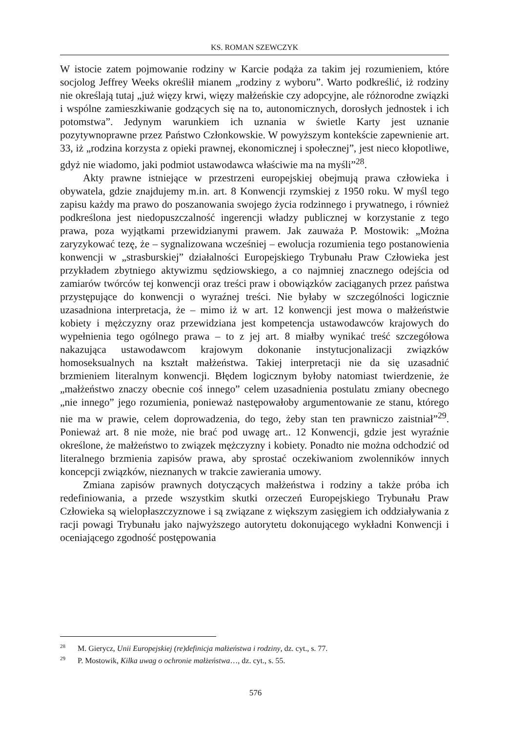KS. ROMAN SZEWCZYK
W istocie zatem pojmowanie rodziny w Karcie podąża za takim jej rozumieniem, które socjolog Jeffrey Weeks określił mianem „rodziny z wyboru”. Warto podkreślić, iż rodziny nie określają tutaj „już więzy krwi, więzy małżeńskie czy adopcyjne, ale różnorodne związki i wspólne zamieszkiwanie godzących się na to, autonomicznych, dorosłych jednostek i ich potomstwa”. Jedynym warunkiem ich uznania w świetle Karty jest uznanie pozytywnoprawne przez Państwo Członkowskie. W powyższym kontekście zapewnienie art. 33, iż „rodzina korzysta z opieki prawnej, ekonomicznej i społecznej”, jest nieco kłopotliwe, gdyż nie wiadomo, jaki podmiot ustawodawca właściwie ma na myśli”<sup>28</sup>.
Akty prawne istniejące w przestrzeni europejskiej obejmują prawa człowieka i obywatela, gdzie znajdujemy m.in. art. 8 Konwencji rzymskiej z 1950 roku. W myśl tego zapisu każdy ma prawo do poszanowania swojego życia rodzinnego i prywatnego, i również podkreślona jest niedopuszczalność ingerencji władzy publicznej w korzystanie z tego prawa, poza wyjątkami przewidzianymi prawem. Jak zauważa P. Mostowik: „Można zaryzykować tezę, że – sygnalizowana wcześniej – ewolucja rozumienia tego postanowienia konwencji w „strasburskiej” działalności Europejskiego Trybunału Praw Człowieka jest przykładem zbytniego aktywizmu sędziowskiego, a co najmniej znacznego odejścia od zamiarów twórców tej konwencji oraz treści praw i obowiązków zaciąganych przez państwa przystępujące do konwencji o wyraźnej treści. Nie byłaby w szczególności logicznie uzasadniona interpretacja, że – mimo iż w art. 12 konwencji jest mowa o małżeństwie kobiety i mężczyzny oraz przewidziana jest kompetencja ustawodawców krajowych do wypełnienia tego ogólnego prawa – to z jej art. 8 miałby wynikać treść szczegółowa nakazująca ustawodawcom krajowym dokonanie instytucjonalizacji związków homoseksualnych na kształt małżeństwa. Takiej interpretacji nie da się uzasadnić brzmieniem literalnym konwencji. Błędem logicznym byłoby natomiast twierdzenie, że „małżeństwo znaczy obecnie coś innego” celem uzasadnienia postulatu zmiany obecnego „nie innego” jego rozumienia, ponieważ następowałoby argumentowanie ze stanu, którego nie ma w prawie, celem doprowadzenia, do tego, żeby stan ten prawniczo zaistniał”<sup>29</sup>. Ponieważ art. 8 nie może, nie brać pod uwagę art.. 12 Konwencji, gdzie jest wyraźnie określone, że małżeństwo to związek mężczyzny i kobiety. Ponadto nie można odchodzić od literalnego brzmienia zapisów prawa, aby sprostać oczekiwaniom zwolenników innych koncepcji związków, nieznanych w trakcie zawierania umowy.
Zmiana zapisów prawnych dotyczących małżeństwa i rodziny a także próba ich redefiniowania, a przede wszystkim skutki orzeczeń Europejskiego Trybunału Praw Człowieka są wielopłaszczyznowe i są związane z większym zasięgiem ich oddziaływania z racji powagi Trybunału jako najwyższego autorytetu dokonującego wykładni Konwencji i oceniającego zgodność postępowania
<sup>28</sup> M. Gierycz, Unii Europejskiej (re)definicja małżeństwa i rodziny, dz. cyt., s. 77.
<sup>29</sup> P. Mostowik, Kilka uwag o ochronie małżeństwa…, dz. cyt., s. 55.
576